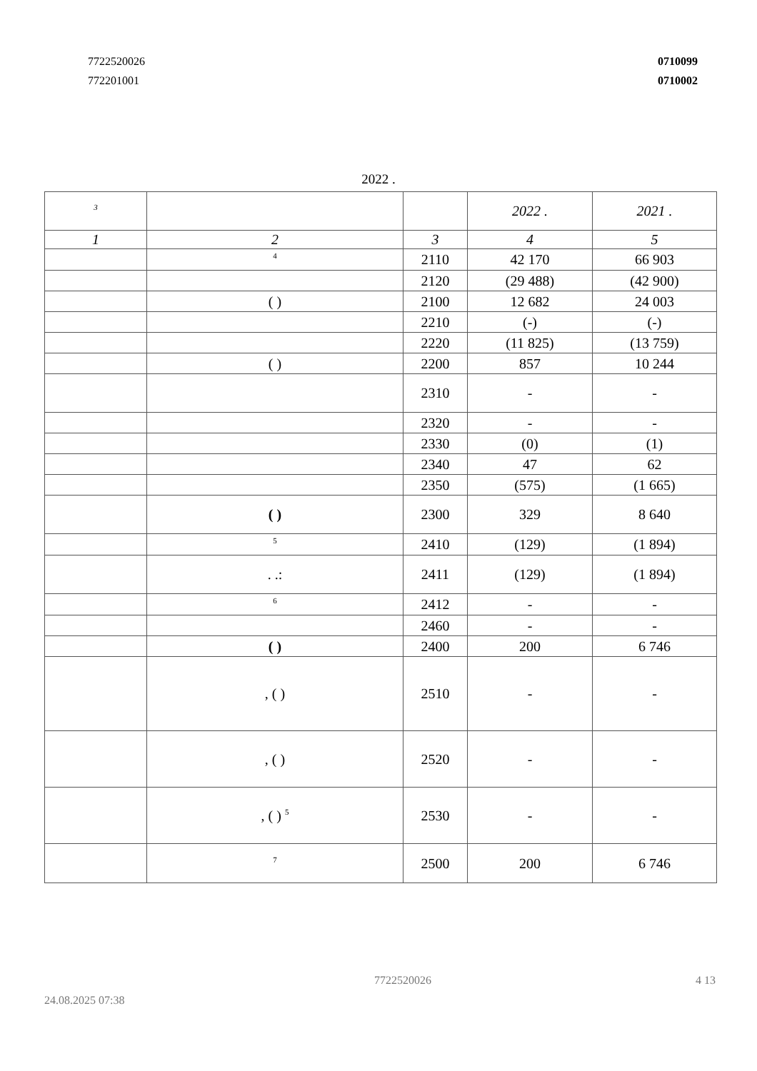0710099
0710002
7722520026
772201001
2022 .
| <sup>3</sup> | | | 2022 . | 2021 . |
| --- | --- | --- | --- | --- |
| 1 | 2 | 3 | 4 | 5 |
| | <sup>4</sup> | 2110 | 42 170 | 66 903 |
| | | 2120 | (29 488) | (42 900) |
| | ( ) | 2100 | 12 682 | 24 003 |
| | | 2210 | (-) | (-) |
| | | 2220 | (11 825) | (13 759) |
| | ( ) | 2200 | 857 | 10 244 |
| | | 2310 | - | - |
| | | 2320 | - | - |
| | | 2330 | (0) | (1) |
| | | 2340 | 47 | 62 |
| | | 2350 | (575) | (1 665) |
| | ( ) | 2300 | 329 | 8 640 |
| | <sup>5</sup> | 2410 | (129) | (1 894) |
| | . .: | 2411 | (129) | (1 894) |
| | <sup>6</sup> | 2412 | - | - |
| | | 2460 | - | - |
| | ( ) | 2400 | 200 | 6 746 |
| | , ( ) | 2510 | - | - |
| | , ( ) | 2520 | - | - |
| | , ( ) <sup>5</sup> | 2530 | - | - |
| | <sup>7</sup> | 2500 | 200 | 6 746 |
7722520026 4 13
24.08.2025 07:38